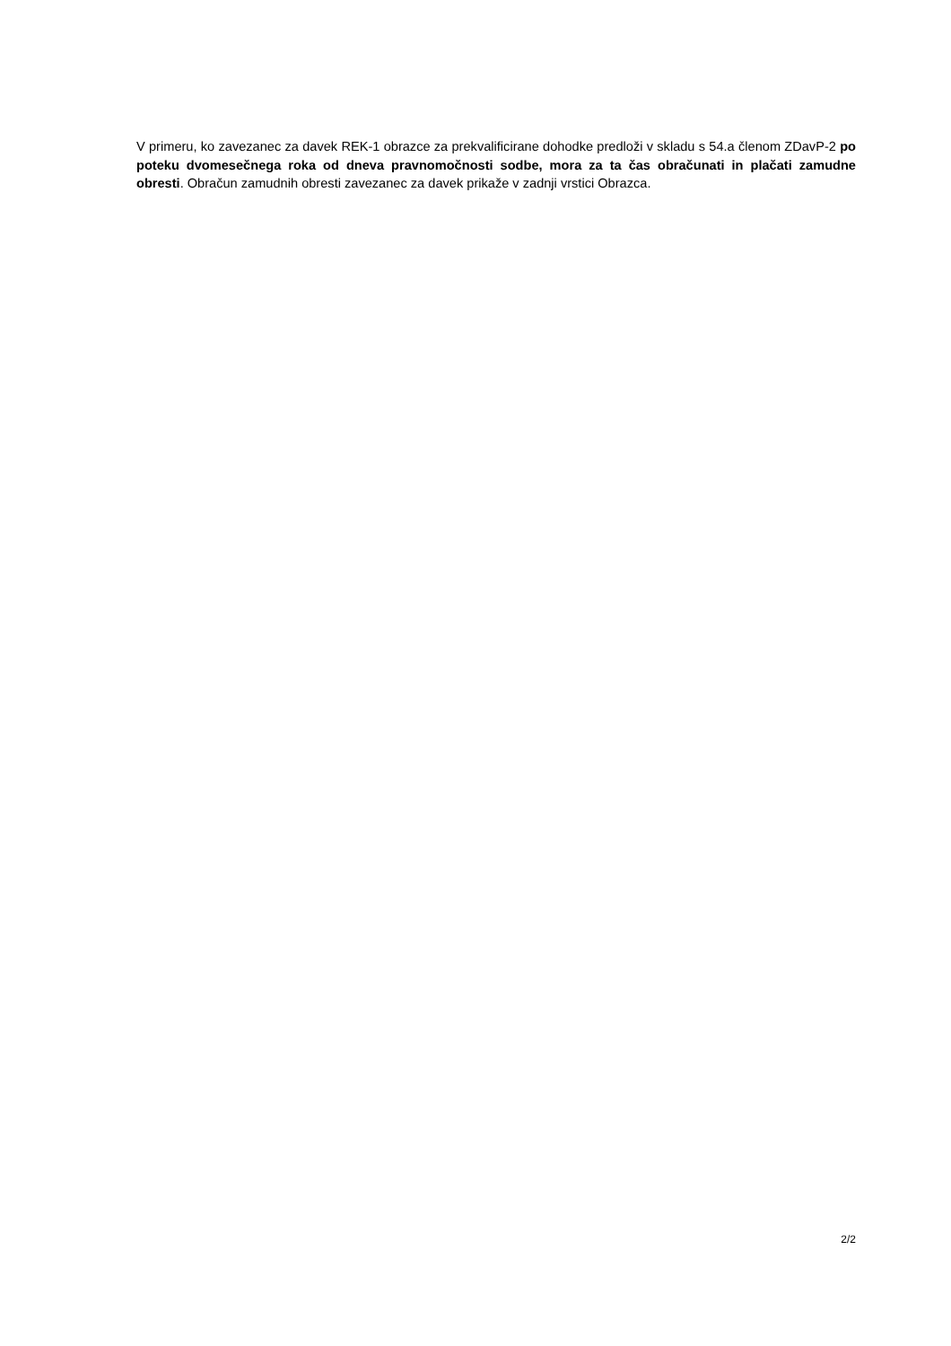V primeru, ko zavezanec za davek REK-1 obrazce za prekvalificirane dohodke predloži v skladu s 54.a členom ZDavP-2 po poteku dvomesečnega roka od dneva pravnomočnosti sodbe, mora za ta čas obračunati in plačati zamudne obresti. Obračun zamudnih obresti zavezanec za davek prikaže v zadnji vrstici Obrazca.
2/2